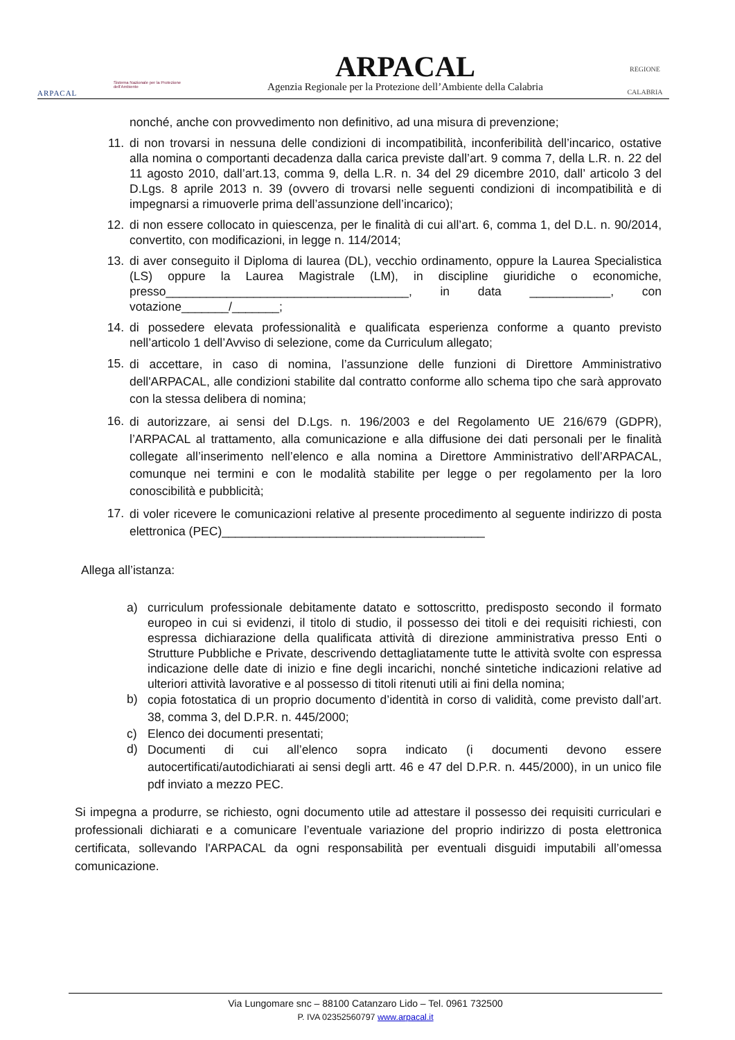ARPACAL
Sistema Nazionale per la Protezione dell'Ambiente
ARPACAL
Agenzia Regionale per la Protezione dell’Ambiente della Calabria
REGIONE
CALABRIA
nonché, anche con provvedimento non definitivo, ad una misura di prevenzione;
11. di non trovarsi in nessuna delle condizioni di incompatibilità, inconferibilità dell’incarico, ostative alla nomina o comportanti decadenza dalla carica previste dall’art. 9 comma 7, della L.R. n. 22 del 11 agosto 2010, dall’art.13, comma 9, della L.R. n. 34 del 29 dicembre 2010, dall’ articolo 3 del D.Lgs. 8 aprile 2013 n. 39 (ovvero di trovarsi nelle seguenti condizioni di incompatibilità e di impegnarsi a rimuoverle prima dell’assunzione dell’incarico);
12. di non essere collocato in quiescenza, per le finalità di cui all’art. 6, comma 1, del D.L. n. 90/2014, convertito, con modificazioni, in legge n. 114/2014;
13. di aver conseguito il Diploma di laurea (DL), vecchio ordinamento, oppure la Laurea Specialistica (LS) oppure la Laurea Magistrale (LM), in discipline giuridiche o economiche, presso____________________________________, in data ____________, con votazione_______/_______;
14. di possedere elevata professionalità e qualificata esperienza conforme a quanto previsto nell’articolo 1 dell’Avviso di selezione, come da Curriculum allegato;
15.
di accettare, in caso di nomina, l’assunzione delle funzioni di Direttore Amministrativo dell'ARPACAL, alle condizioni stabilite dal contratto conforme allo schema tipo che sarà approvato con la stessa delibera di nomina;
16.
di autorizzare, ai sensi del D.Lgs. n. 196/2003 e del Regolamento UE 216/679 (GDPR), l’ARPACAL al trattamento, alla comunicazione e alla diffusione dei dati personali per le finalità collegate all’inserimento nell’elenco e alla nomina a Direttore Amministrativo dell’ARPACAL, comunque nei termini e con le modalità stabilite per legge o per regolamento per la loro conoscibilità e pubblicità;
17.
di voler ricevere le comunicazioni relative al presente procedimento al seguente indirizzo di posta elettronica (PEC)_______________________________________
Allega all’istanza:
a) curriculum professionale debitamente datato e sottoscritto, predisposto secondo il formato europeo in cui si evidenzi, il titolo di studio, il possesso dei titoli e dei requisiti richiesti, con espressa dichiarazione della qualificata attività di direzione amministrativa presso Enti o Strutture Pubbliche e Private, descrivendo dettagliatamente tutte le attività svolte con espressa indicazione delle date di inizio e fine degli incarichi, nonché sintetiche indicazioni relative ad ulteriori attività lavorative e al possesso di titoli ritenuti utili ai fini della nomina;
b)
copia fotostatica di un proprio documento d’identità in corso di validità, come previsto dall’art. 38, comma 3, del D.P.R. n. 445/2000;
c) Elenco dei documenti presentati;
d)
Documenti di cui all’elenco sopra indicato (i documenti devono essere autocertificati/autodichiarati ai sensi degli artt. 46 e 47 del D.P.R. n. 445/2000), in un unico file pdf inviato a mezzo PEC.
Si impegna a produrre, se richiesto, ogni documento utile ad attestare il possesso dei requisiti curriculari e professionali dichiarati e a comunicare l’eventuale variazione del proprio indirizzo di posta elettronica certificata, sollevando l'ARPACAL da ogni responsabilità per eventuali disguidi imputabili all’omessa comunicazione.
Via Lungomare snc – 88100 Catanzaro Lido – Tel. 0961 732500
P. IVA 02352560797 www.arpacal.it